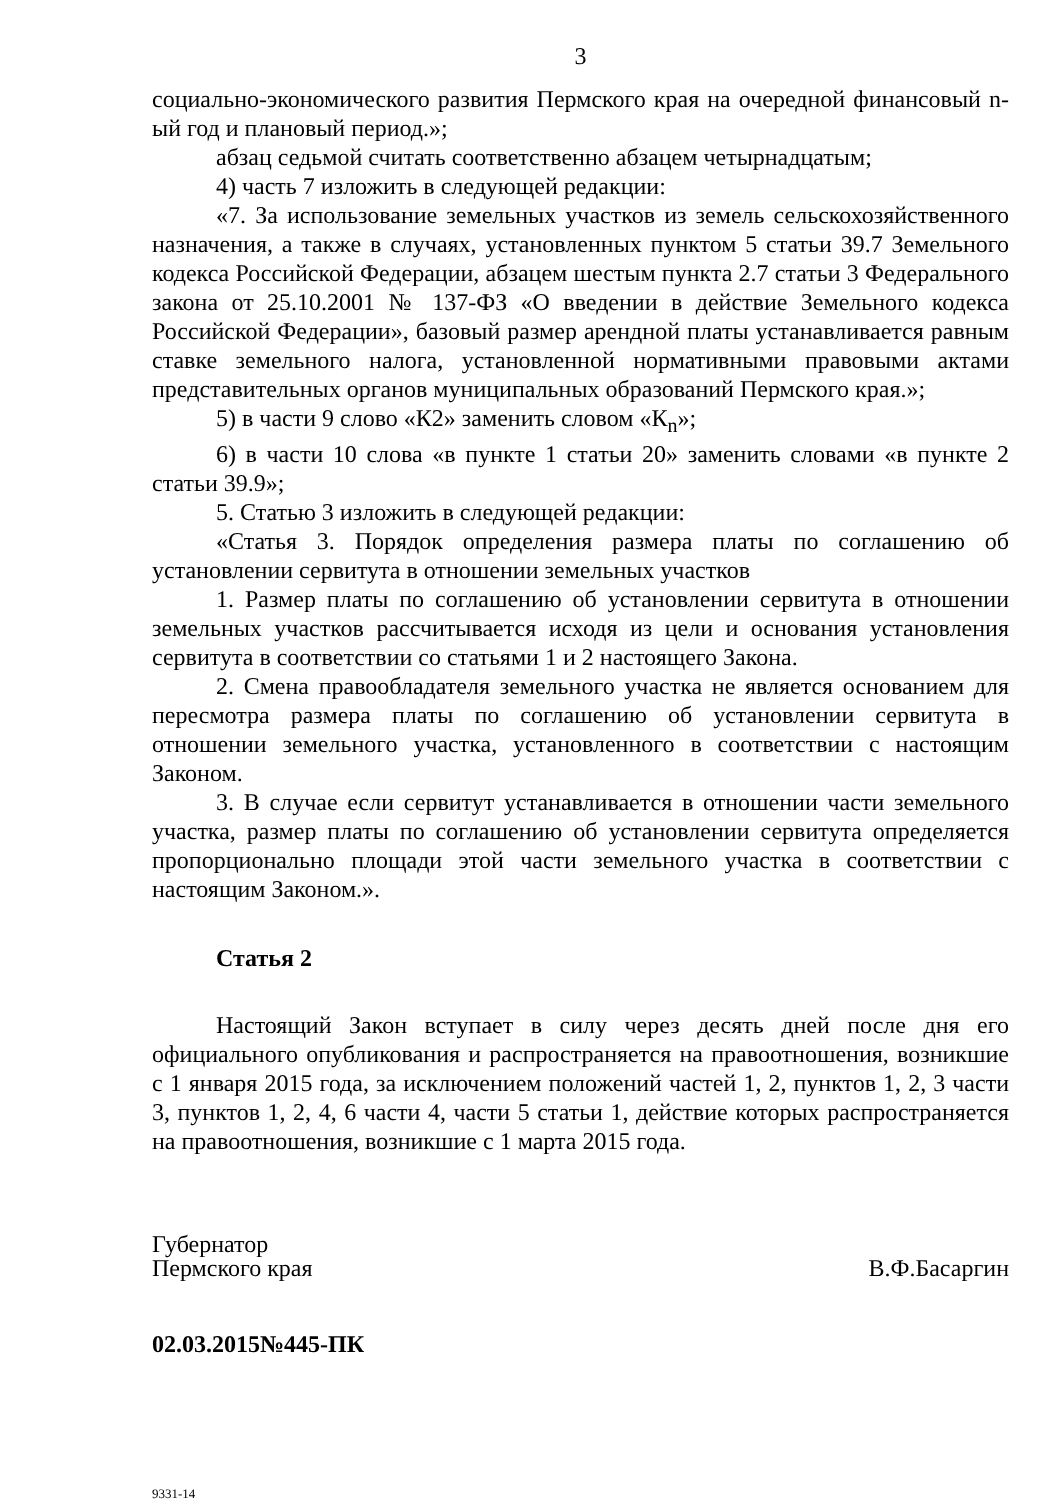3
социально-экономического развития Пермского края на очередной финансовый n-ый год и плановый период.»;
абзац седьмой считать соответственно абзацем четырнадцатым;
4) часть 7 изложить в следующей редакции:
«7. За использование земельных участков из земель сельскохозяйственного назначения, а также в случаях, установленных пунктом 5 статьи 39.7 Земельного кодекса Российской Федерации, абзацем шестым пункта 2.7 статьи 3 Федерального закона от 25.10.2001 № 137-ФЗ «О введении в действие Земельного кодекса Российской Федерации», базовый размер арендной платы устанавливается равным ставке земельного налога, установленной нормативными правовыми актами представительных органов муниципальных образований Пермского края.»;
5) в части 9 слово «К2» заменить словом «К<sub>n</sub>»;
6) в части 10 слова «в пункте 1 статьи 20» заменить словами «в пункте 2 статьи 39.9»;
5. Статью 3 изложить в следующей редакции:
«Статья 3. Порядок определения размера платы по соглашению об установлении сервитута в отношении земельных участков
1. Размер платы по соглашению об установлении сервитута в отношении земельных участков рассчитывается исходя из цели и основания установления сервитута в соответствии со статьями 1 и 2 настоящего Закона.
2. Смена правообладателя земельного участка не является основанием для пересмотра размера платы по соглашению об установлении сервитута в отношении земельного участка, установленного в соответствии с настоящим Законом.
3. В случае если сервитут устанавливается в отношении части земельного участка, размер платы по соглашению об установлении сервитута определяется пропорционально площади этой части земельного участка в соответствии с настоящим Законом.».
Статья 2
Настоящий Закон вступает в силу через десять дней после дня его официального опубликования и распространяется на правоотношения, возникшие с 1 января 2015 года, за исключением положений частей 1, 2, пунктов 1, 2, 3 части 3, пунктов 1, 2, 4, 6 части 4, части 5 статьи 1, действие которых распространяется на правоотношения, возникшие с 1 марта 2015 года.
Губернатор
Пермского края
В.Ф.Басаргин
02.03.2015№445-ПК
9331-14